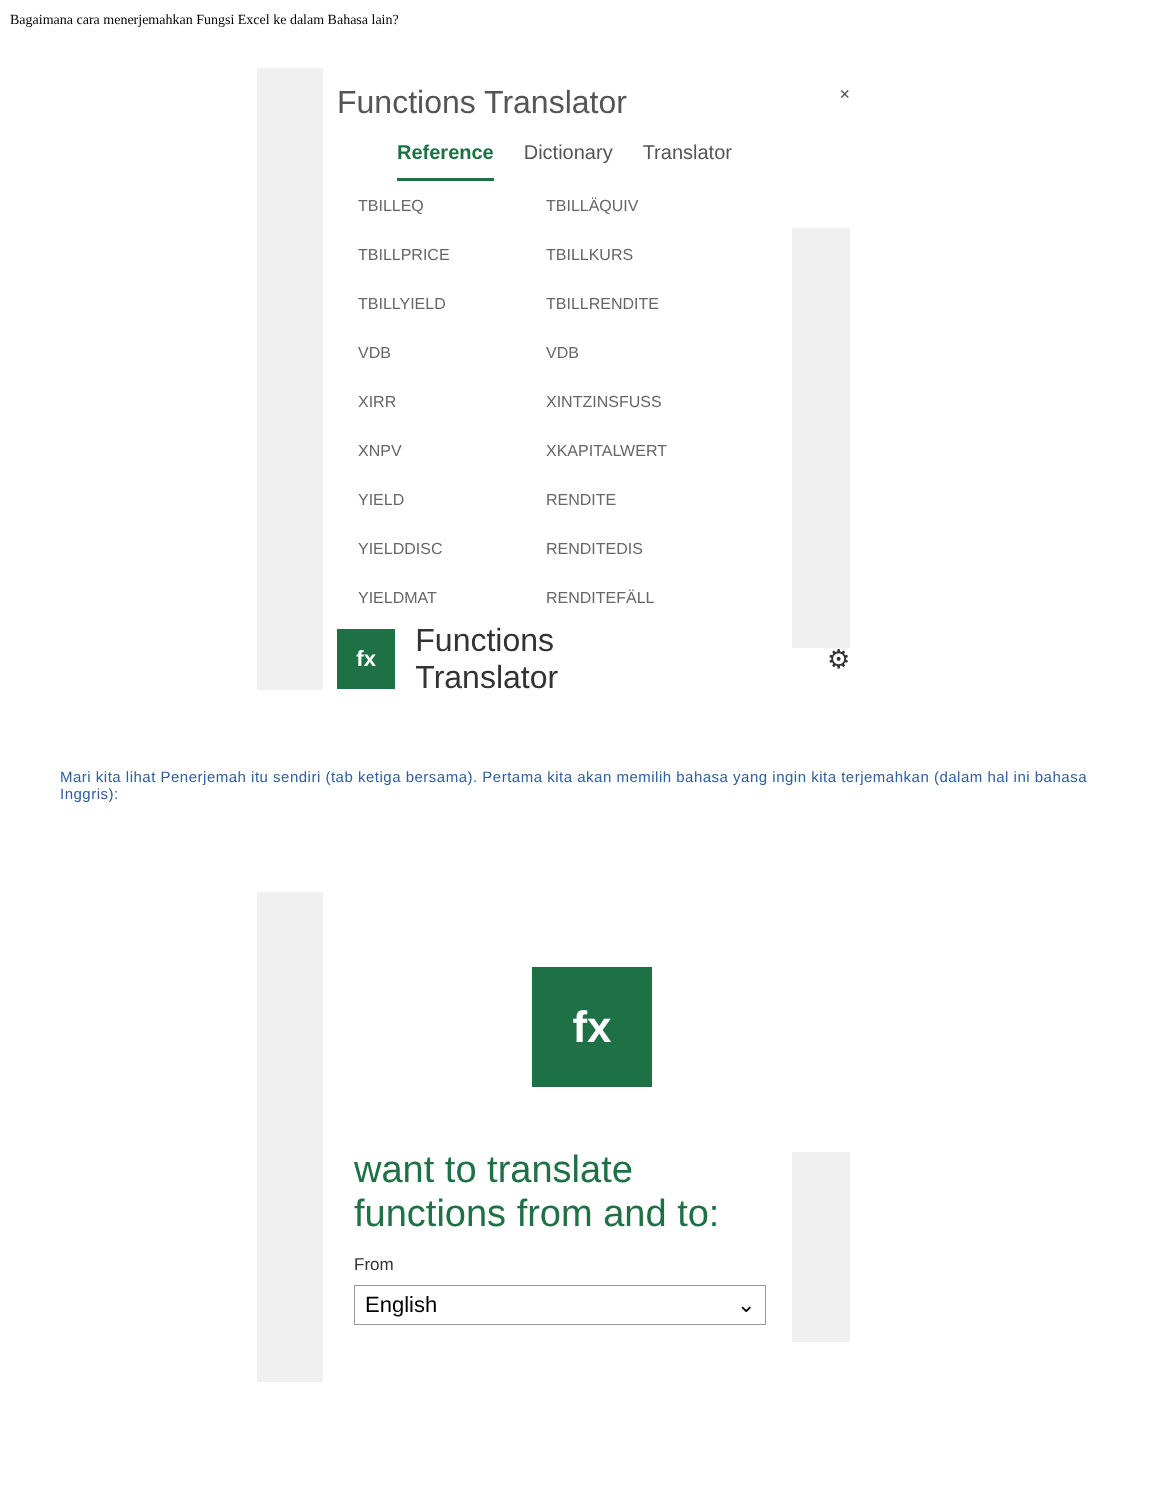Bagaimana cara menerjemahkan Fungsi Excel ke dalam Bahasa lain?
Functions Translator ×
Reference Dictionary Translator
| TBILLEQ | TBILLÄQUIV |
| TBILLPRICE | TBILLKURS |
| TBILLYIELD | TBILLRENDITE |
| VDB | VDB |
| XIRR | XINTZINSFUSS |
| XNPV | XKAPITALWERT |
| YIELD | RENDITE |
| YIELDDISC | RENDITEDIS |
| YIELDMAT | RENDITEFÄLL |
fx
Functions Translator ⚙
Mari kita lihat Penerjemah itu sendiri (tab ketiga bersama). Pertama kita akan memilih bahasa yang ingin kita terjemahkan (dalam hal ini bahasa Inggris):
fx
want to translate
functions from and to:
From
English ⌄